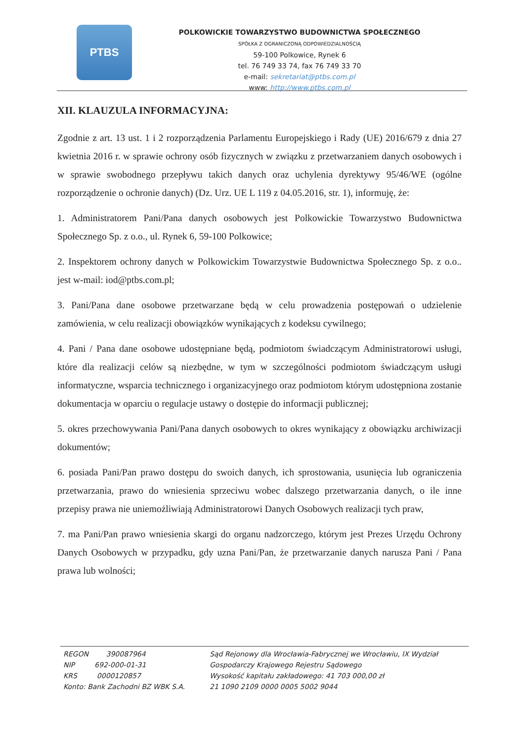PTBS
POLKOWICKIE TOWARZYSTWO BUDOWNICTWA SPOŁECZNEGO
SPÓŁKA Z OGRANICZONĄ ODPOWIEDZIALNOŚCIĄ
59-100 Polkowice, Rynek 6
tel. 76 749 33 74, fax 76 749 33 70
e-mail: sekretariat@ptbs.com.pl
www: http://www.ptbs.com.pl
XII. KLAUZULA INFORMACYJNA:
Zgodnie z art. 13 ust. 1 i 2 rozporządzenia Parlamentu Europejskiego i Rady (UE) 2016/679 z dnia 27 kwietnia 2016 r. w sprawie ochrony osób fizycznych w związku z przetwarzaniem danych osobowych i w sprawie swobodnego przepływu takich danych oraz uchylenia dyrektywy 95/46/WE (ogólne rozporządzenie o ochronie danych) (Dz. Urz. UE L 119 z 04.05.2016, str. 1), informuję, że:
1. Administratorem Pani/Pana danych osobowych jest Polkowickie Towarzystwo Budownictwa Społecznego Sp. z o.o., ul. Rynek 6, 59-100 Polkowice;
2. Inspektorem ochrony danych w Polkowickim Towarzystwie Budownictwa Społecznego Sp. z o.o.. jest w-mail: iod@ptbs.com.pl;
3. Pani/Pana dane osobowe przetwarzane będą w celu prowadzenia postępowań o udzielenie zamówienia, w celu realizacji obowiązków wynikających z kodeksu cywilnego;
4. Pani / Pana dane osobowe udostępniane będą, podmiotom świadczącym Administratorowi usługi, które dla realizacji celów są niezbędne, w tym w szczególności podmiotom świadczącym usługi informatyczne, wsparcia technicznego i organizacyjnego oraz podmiotom którym udostępniona zostanie dokumentacja w oparciu o regulacje ustawy o dostępie do informacji publicznej;
5. okres przechowywania Pani/Pana danych osobowych to okres wynikający z obowiązku archiwizacji dokumentów;
6. posiada Pani/Pan prawo dostępu do swoich danych, ich sprostowania, usunięcia lub ograniczenia przetwarzania, prawo do wniesienia sprzeciwu wobec dalszego przetwarzania danych, o ile inne przepisy prawa nie uniemożliwiają Administratorowi Danych Osobowych realizacji tych praw,
7. ma Pani/Pan prawo wniesienia skargi do organu nadzorczego, którym jest Prezes Urzędu Ochrony Danych Osobowych w przypadku, gdy uzna Pani/Pan, że przetwarzanie danych narusza Pani / Pana prawa lub wolności;
REGON 390087964
NIP 692-000-01-31
KRS 0000120857
Konto: Bank Zachodni BZ WBK S.A.
Sąd Rejonowy dla Wrocławia-Fabrycznej we Wrocławiu, IX Wydział
Gospodarczy Krajowego Rejestru Sądowego
Wysokość kapitału zakładowego: 41 703 000,00 zł
21 1090 2109 0000 0005 5002 9044